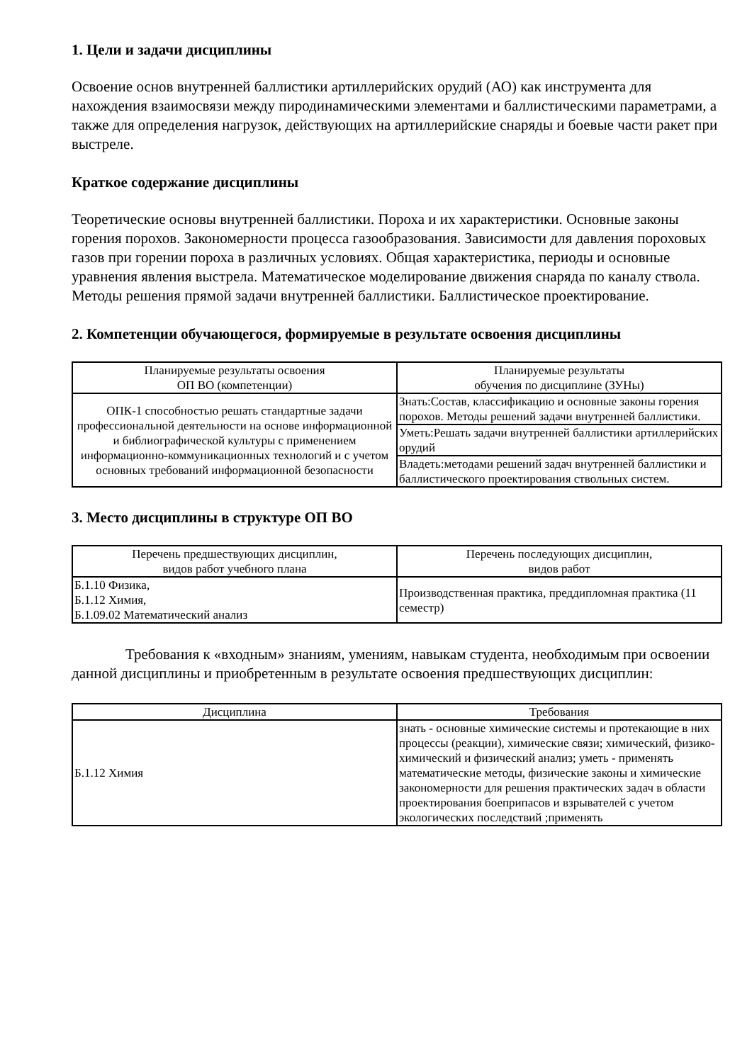1. Цели и задачи дисциплины
Освоение основ внутренней баллистики артиллерийских орудий (АО) как инструмента для нахождения взаимосвязи между пиродинамическими элементами и баллистическими параметрами, а также для определения нагрузок, действующих на артиллерийские снаряды и боевые части ракет при выстреле.
Краткое содержание дисциплины
Теоретические основы внутренней баллистики. Пороха и их характеристики. Основные законы горения порохов. Закономерности процесса газообразования. Зависимости для давления пороховых газов при горении пороха в различных условиях. Общая характеристика, периоды и основные уравнения явления выстрела. Математическое моделирование движения снаряда по каналу ствола. Методы решения прямой задачи внутренней баллистики. Баллистическое проектирование.
2. Компетенции обучающегося, формируемые в результате освоения дисциплины
| Планируемые результаты освоения ОП ВО (компетенции) | Планируемые результаты обучения по дисциплине (ЗУНы) |
| --- | --- |
| ОПК-1 способностью решать стандартные задачи профессиональной деятельности на основе информационной и библиографической культуры с применением информационно-коммуникационных технологий и с учетом основных требований информационной безопасности | Знать:Состав, классификацию и основные законы горения порохов. Методы решений задачи внутренней баллистики. |
| | Уметь:Решать задачи внутренней баллистики артиллерийских орудий |
| | Владеть:методами решений задач внутренней баллистики и баллистического проектирования ствольных систем. |
3. Место дисциплины в структуре ОП ВО
| Перечень предшествующих дисциплин, видов работ учебного плана | Перечень последующих дисциплин, видов работ |
| --- | --- |
| Б.1.10 Физика, Б.1.12 Химия, Б.1.09.02 Математический анализ | Производственная практика, преддипломная практика (11 семестр) |
Требования к «входным» знаниям, умениям, навыкам студента, необходимым при освоении данной дисциплины и приобретенным в результате освоения предшествующих дисциплин:
| Дисциплина | Требования |
| --- | --- |
| Б.1.12 Химия | знать - основные химические системы и протекающие в них процессы (реакции), химические связи; химический, физико-химический и физический анализ; уметь - применять математические методы, физические законы и химические закономерности для решения практических задач в области проектирования боеприпасов и взрывателей с учетом экологических последствий ;применять |